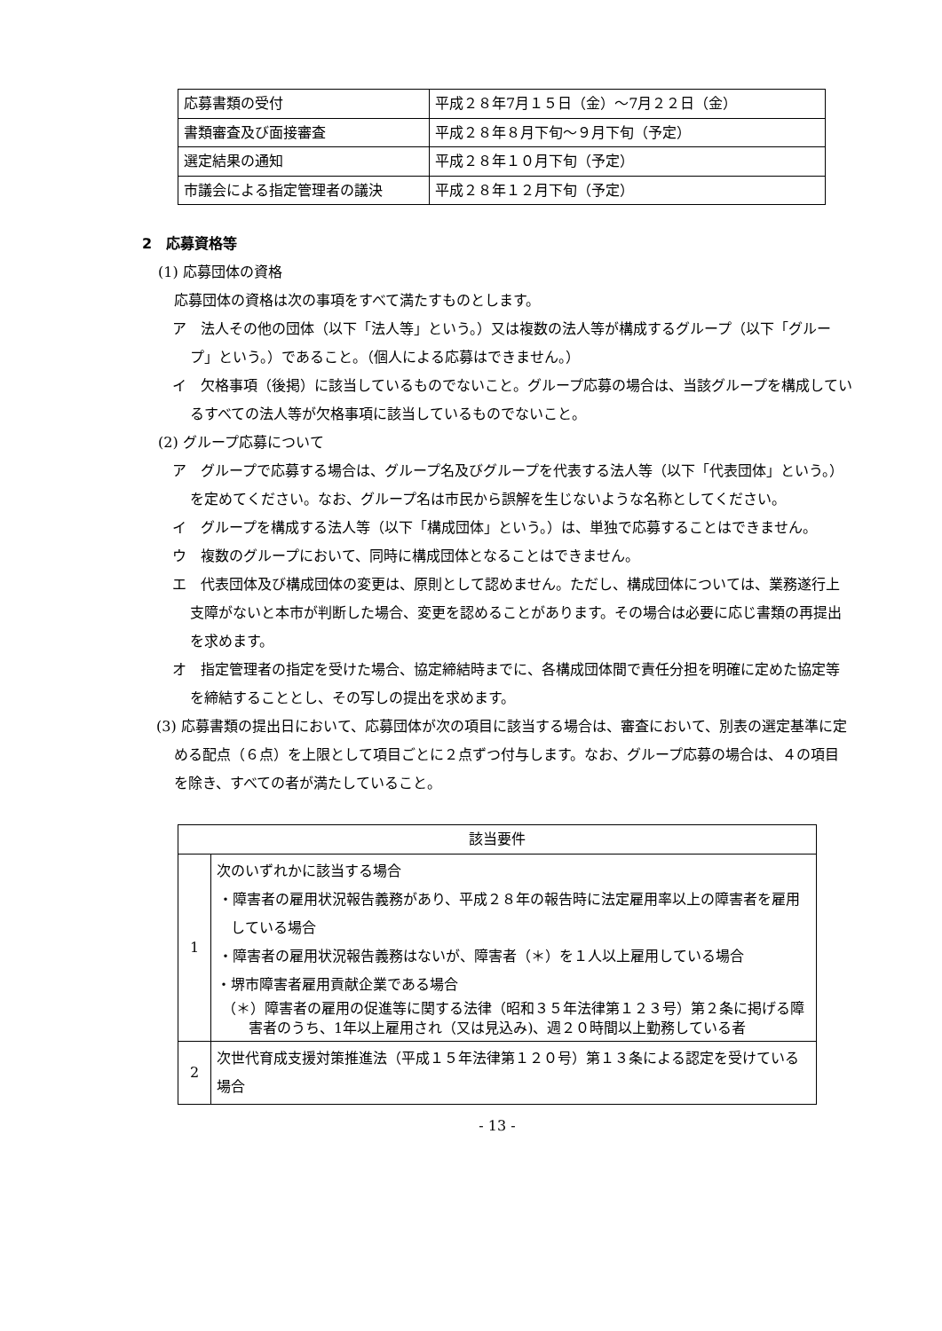| 応募書類の受付 | 平成２８年7月１５日（金）～7月２２日（金） |
| 書類審査及び面接審査 | 平成２８年８月下旬～９月下旬（予定） |
| 選定結果の通知 | 平成２８年１０月下旬（予定） |
| 市議会による指定管理者の議決 | 平成２８年１２月下旬（予定） |
2　応募資格等
(1) 応募団体の資格
応募団体の資格は次の事項をすべて満たすものとします。
ア　法人その他の団体（以下「法人等」という。）又は複数の法人等が構成するグループ（以下「グループ」という。）であること。（個人による応募はできません。）
イ　欠格事項（後掲）に該当しているものでないこと。グループ応募の場合は、当該グループを構成しているすべての法人等が欠格事項に該当しているものでないこと。
(2) グループ応募について
ア　グループで応募する場合は、グループ名及びグループを代表する法人等（以下「代表団体」という。）を定めてください。なお、グループ名は市民から誤解を生じないような名称としてください。
イ　グループを構成する法人等（以下「構成団体」という。）は、単独で応募することはできません。
ウ　複数のグループにおいて、同時に構成団体となることはできません。
エ　代表団体及び構成団体の変更は、原則として認めません。ただし、構成団体については、業務遂行上支障がないと本市が判断した場合、変更を認めることがあります。その場合は必要に応じ書類の再提出を求めます。
オ　指定管理者の指定を受けた場合、協定締結時までに、各構成団体間で責任分担を明確に定めた協定等を締結することとし、その写しの提出を求めます。
(3) 応募書類の提出日において、応募団体が次の項目に該当する場合は、審査において、別表の選定基準に定める配点（６点）を上限として項目ごとに２点ずつ付与します。なお、グループ応募の場合は、４の項目を除き、すべての者が満たしていること。
| 該当要件 | |
| --- | --- |
| 1 | 次のいずれかに該当する場合 ・障害者の雇用状況報告義務があり、平成２８年の報告時に法定雇用率以上の障害者を雇用している場合 ・障害者の雇用状況報告義務はないが、障害者（＊）を１人以上雇用している場合 ・堺市障害者雇用貢献企業である場合 （＊）障害者の雇用の促進等に関する法律（昭和３５年法律第１２３号）第２条に掲げる障害者のうち、1年以上雇用され（又は見込み)、週２０時間以上勤務している者 |
| 2 | 次世代育成支援対策推進法（平成１５年法律第１２０号）第１３条による認定を受けている場合 |
- 13 -